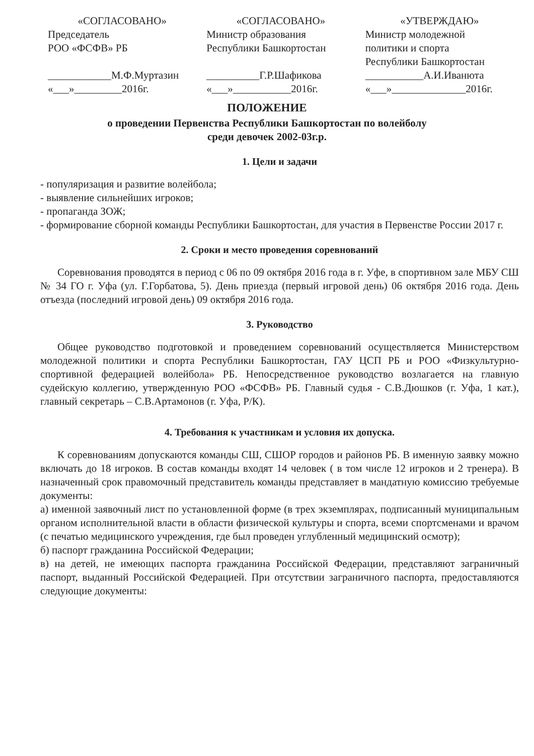«СОГЛАСОВАНО»
Председатель
РОО «ФСФВ» РБ
____________М.Ф.Муртазин
«___»_________2016г.
«СОГЛАСОВАНО»
Министр образования
Республики Башкортостан
__________Г.Р.Шафикова
«___»___________2016г.
«УТВЕРЖДАЮ»
Министр молодежной
политики и спорта
Республики Башкортостан
___________А.И.Иванюта
«___»______________2016г.
ПОЛОЖЕНИЕ
о проведении Первенства Республики Башкортостан по волейболу
среди девочек 2002-03г.р.
1. Цели и задачи
- популяризация и развитие волейбола;
- выявление сильнейших игроков;
- пропаганда ЗОЖ;
- формирование сборной команды Республики Башкортостан, для участия в Первенстве России 2017 г.
2. Сроки и место проведения соревнований
Соревнования проводятся в период с 06 по 09 октября 2016 года в г. Уфе, в спортивном зале МБУ СШ № 34 ГО г. Уфа (ул. Г.Горбатова, 5). День приезда (первый игровой день) 06 октября 2016 года. День отъезда (последний игровой день) 09 октября 2016 года.
3. Руководство
Общее руководство подготовкой и проведением соревнований осуществляется Министерством молодежной политики и спорта Республики Башкортостан, ГАУ ЦСП РБ и РОО «Физкультурно-спортивной федерацией волейбола» РБ. Непосредственное руководство возлагается на главную судейскую коллегию, утвержденную РОО «ФСФВ» РБ. Главный судья - С.В.Дюшков (г. Уфа, 1 кат.), главный секретарь – С.В.Артамонов (г. Уфа, Р/К).
4. Требования к участникам и условия их допуска.
К соревнованиям допускаются команды СШ, СШОР городов и районов РБ. В именную заявку можно включать до 18 игроков. В состав команды входят 14 человек ( в том числе 12 игроков и 2 тренера). В назначенный срок правомочный представитель команды представляет в мандатную комиссию требуемые документы:
а) именной заявочный лист по установленной форме (в трех экземплярах, подписанный муниципальным органом исполнительной власти в области физической культуры и спорта, всеми спортсменами и врачом (с печатью медицинского учреждения, где был проведен углубленный медицинский осмотр);
б) паспорт гражданина Российской Федерации;
в) на детей, не имеющих паспорта гражданина Российской Федерации, представляют заграничный паспорт, выданный Российской Федерацией. При отсутствии заграничного паспорта, предоставляются следующие документы: